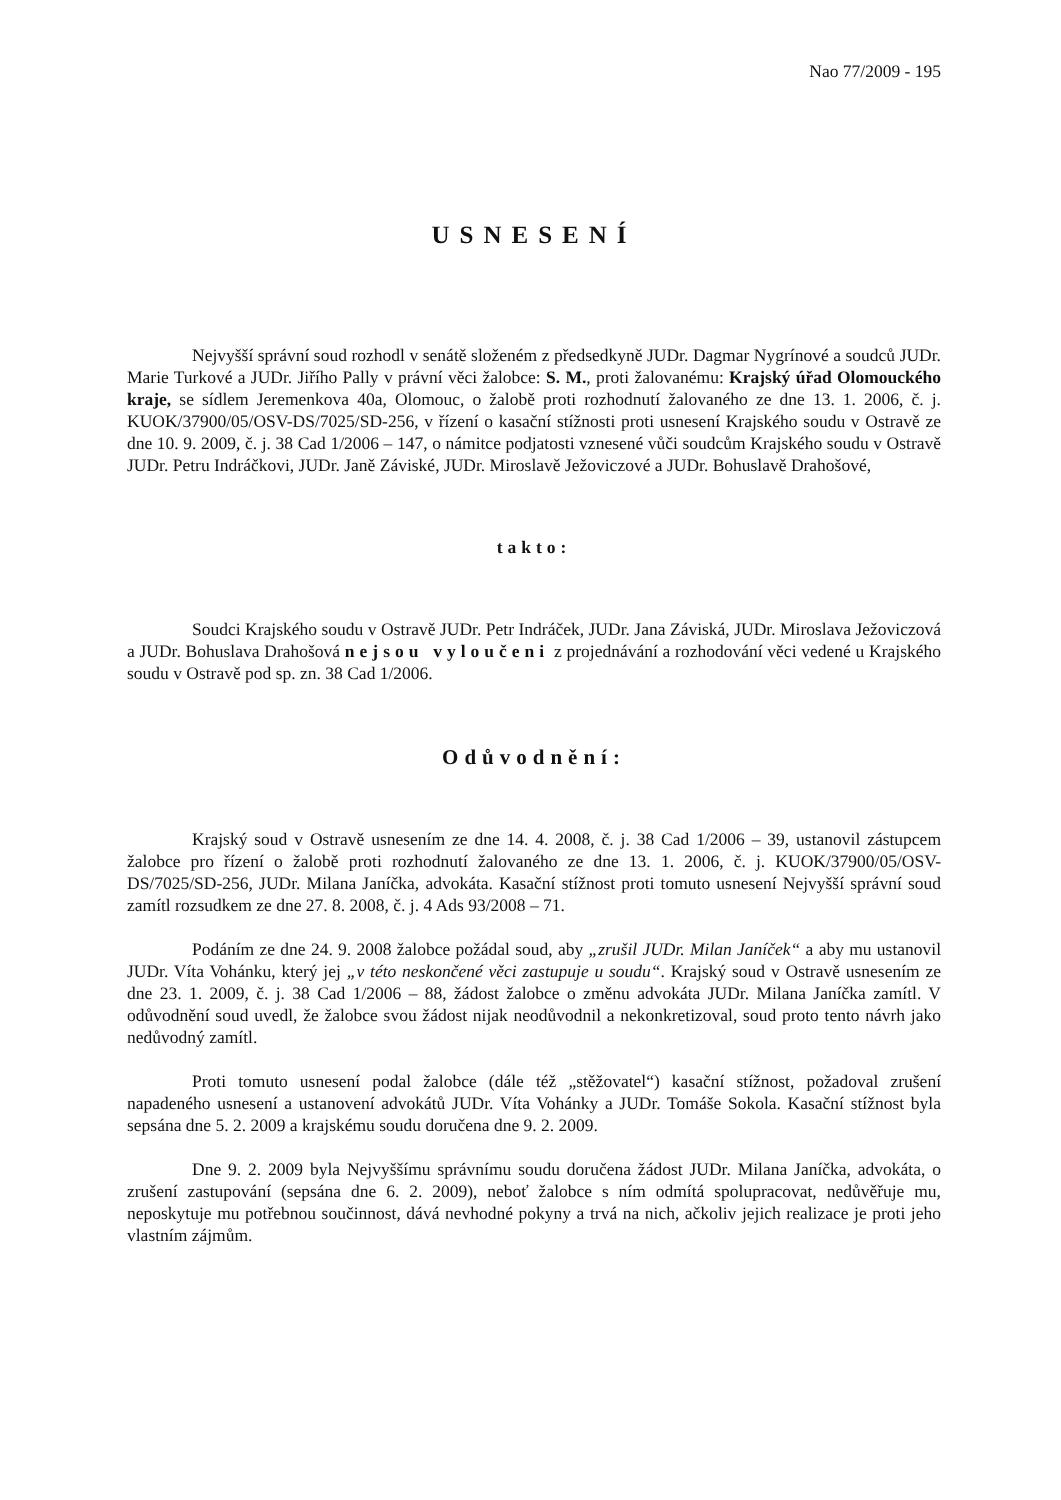Nao 77/2009 - 195
USNESENÍ
Nejvyšší správní soud rozhodl v senátě složeném z předsedkyně JUDr. Dagmar Nygrínové a soudců JUDr. Marie Turkové a JUDr. Jiřího Pally v právní věci žalobce: S. M., proti žalovanému: Krajský úřad Olomouckého kraje, se sídlem Jeremenkova 40a, Olomouc, o žalobě proti rozhodnutí žalovaného ze dne 13. 1. 2006, č. j. KUOK/37900/05/OSV-DS/7025/SD-256, v řízení o kasační stížnosti proti usnesení Krajského soudu v Ostravě ze dne 10. 9. 2009, č. j. 38 Cad 1/2006 – 147, o námitce podjatosti vznesené vůči soudcům Krajského soudu v Ostravě JUDr. Petru Indráčkovi, JUDr. Janě Záviské, JUDr. Miroslavě Ježoviczové a JUDr. Bohuslavě Drahošové,
takto:
Soudci Krajského soudu v Ostravě JUDr. Petr Indráček, JUDr. Jana Záviská, JUDr. Miroslava Ježoviczová a JUDr. Bohuslava Drahošová nejsou vyloučeni z projednávání a rozhodování věci vedené u Krajského soudu v Ostravě pod sp. zn. 38 Cad 1/2006.
Odůvodnění:
Krajský soud v Ostravě usnesením ze dne 14. 4. 2008, č. j. 38 Cad 1/2006 – 39, ustanovil zástupcem žalobce pro řízení o žalobě proti rozhodnutí žalovaného ze dne 13. 1. 2006, č. j. KUOK/37900/05/OSV-DS/7025/SD-256, JUDr. Milana Janíčka, advokáta. Kasační stížnost proti tomuto usnesení Nejvyšší správní soud zamítl rozsudkem ze dne 27. 8. 2008, č. j. 4 Ads 93/2008 – 71.
Podáním ze dne 24. 9. 2008 žalobce požádal soud, aby „zrušil JUDr. Milan Janíček“ a aby mu ustanovil JUDr. Víta Vohánku, který jej „v této neskončené věci zastupuje u soudu“. Krajský soud v Ostravě usnesením ze dne 23. 1. 2009, č. j. 38 Cad 1/2006 – 88, žádost žalobce o změnu advokáta JUDr. Milana Janíčka zamítl. V odůvodnění soud uvedl, že žalobce svou žádost nijak neodůvodnil a nekonkretizoval, soud proto tento návrh jako nedůvodný zamítl.
Proti tomuto usnesení podal žalobce (dále též „stěžovatel“) kasační stížnost, požadoval zrušení napadeného usnesení a ustanovení advokátů JUDr. Víta Vohánky a JUDr. Tomáše Sokola. Kasační stížnost byla sepsána dne 5. 2. 2009 a krajskému soudu doručena dne 9. 2. 2009.
Dne 9. 2. 2009 byla Nejvyššímu správnímu soudu doručena žádost JUDr. Milana Janíčka, advokáta, o zrušení zastupování (sepsána dne 6. 2. 2009), neboť žalobce s ním odmítá spolupracovat, nedůvěřuje mu, neposkytuje mu potřebnou součinnost, dává nevhodné pokyny a trvá na nich, ačkoliv jejich realizace je proti jeho vlastním zájmům.